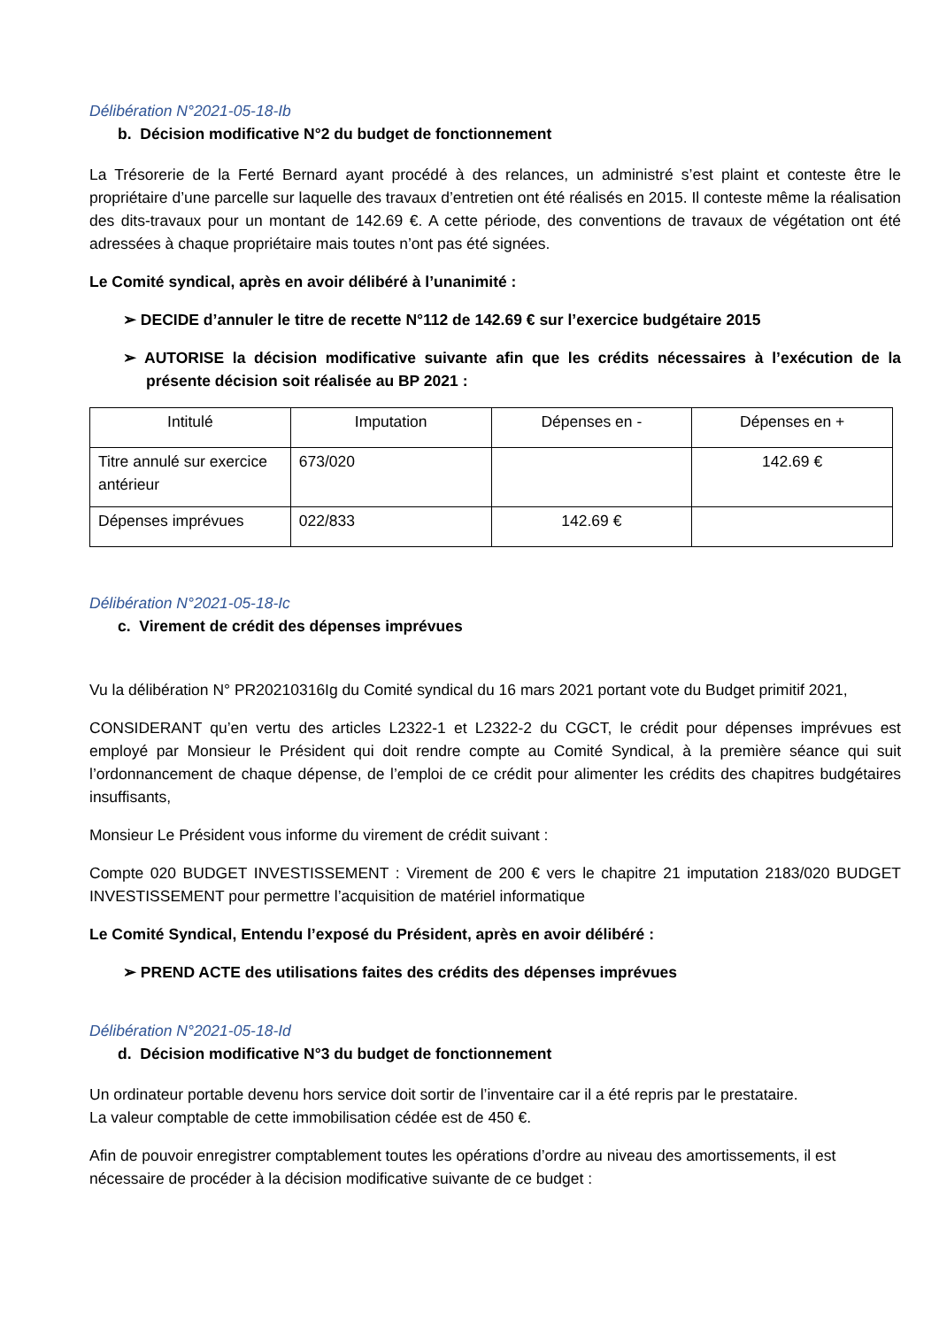Délibération N°2021-05-18-Ib
b. Décision modificative N°2 du budget de fonctionnement
La Trésorerie de la Ferté Bernard ayant procédé à des relances, un administré s’est plaint et conteste être le propriétaire d’une parcelle sur laquelle des travaux d’entretien ont été réalisés en 2015. Il conteste même la réalisation des dits-travaux pour un montant de 142.69 €. A cette période, des conventions de travaux de végétation ont été adressées à chaque propriétaire mais toutes n’ont pas été signées.
Le Comité syndical, après en avoir délibéré à l’unanimité :
➢ DECIDE d’annuler le titre de recette N°112 de 142.69 € sur l’exercice budgétaire 2015
➢ AUTORISE la décision modificative suivante afin que les crédits nécessaires à l’exécution de la présente décision soit réalisée au BP 2021 :
| Intitulé | Imputation | Dépenses en - | Dépenses en + |
| --- | --- | --- | --- |
| Titre annulé sur exercice antérieur | 673/020 | | 142.69 € |
| Dépenses imprévues | 022/833 | 142.69 € | |
Délibération N°2021-05-18-Ic
c. Virement de crédit des dépenses imprévues
Vu la délibération N° PR20210316Ig du Comité syndical du 16 mars 2021 portant vote du Budget primitif 2021,
CONSIDERANT qu’en vertu des articles L2322-1 et L2322-2 du CGCT, le crédit pour dépenses imprévues est employé par Monsieur le Président qui doit rendre compte au Comité Syndical, à la première séance qui suit l’ordonnancement de chaque dépense, de l’emploi de ce crédit pour alimenter les crédits des chapitres budgétaires insuffisants,
Monsieur Le Président vous informe du virement de crédit suivant :
Compte 020 BUDGET INVESTISSEMENT : Virement de 200 € vers le chapitre 21 imputation 2183/020 BUDGET INVESTISSEMENT pour permettre l’acquisition de matériel informatique
Le Comité Syndical, Entendu l’exposé du Président, après en avoir délibéré :
➢ PREND ACTE des utilisations faites des crédits des dépenses imprévues
Délibération N°2021-05-18-Id
d. Décision modificative N°3 du budget de fonctionnement
Un ordinateur portable devenu hors service doit sortir de l’inventaire car il a été repris par le prestataire.
La valeur comptable de cette immobilisation cédée est de 450 €.
Afin de pouvoir enregistrer comptablement toutes les opérations d’ordre au niveau des amortissements, il est nécessaire de procéder à la décision modificative suivante de ce budget :